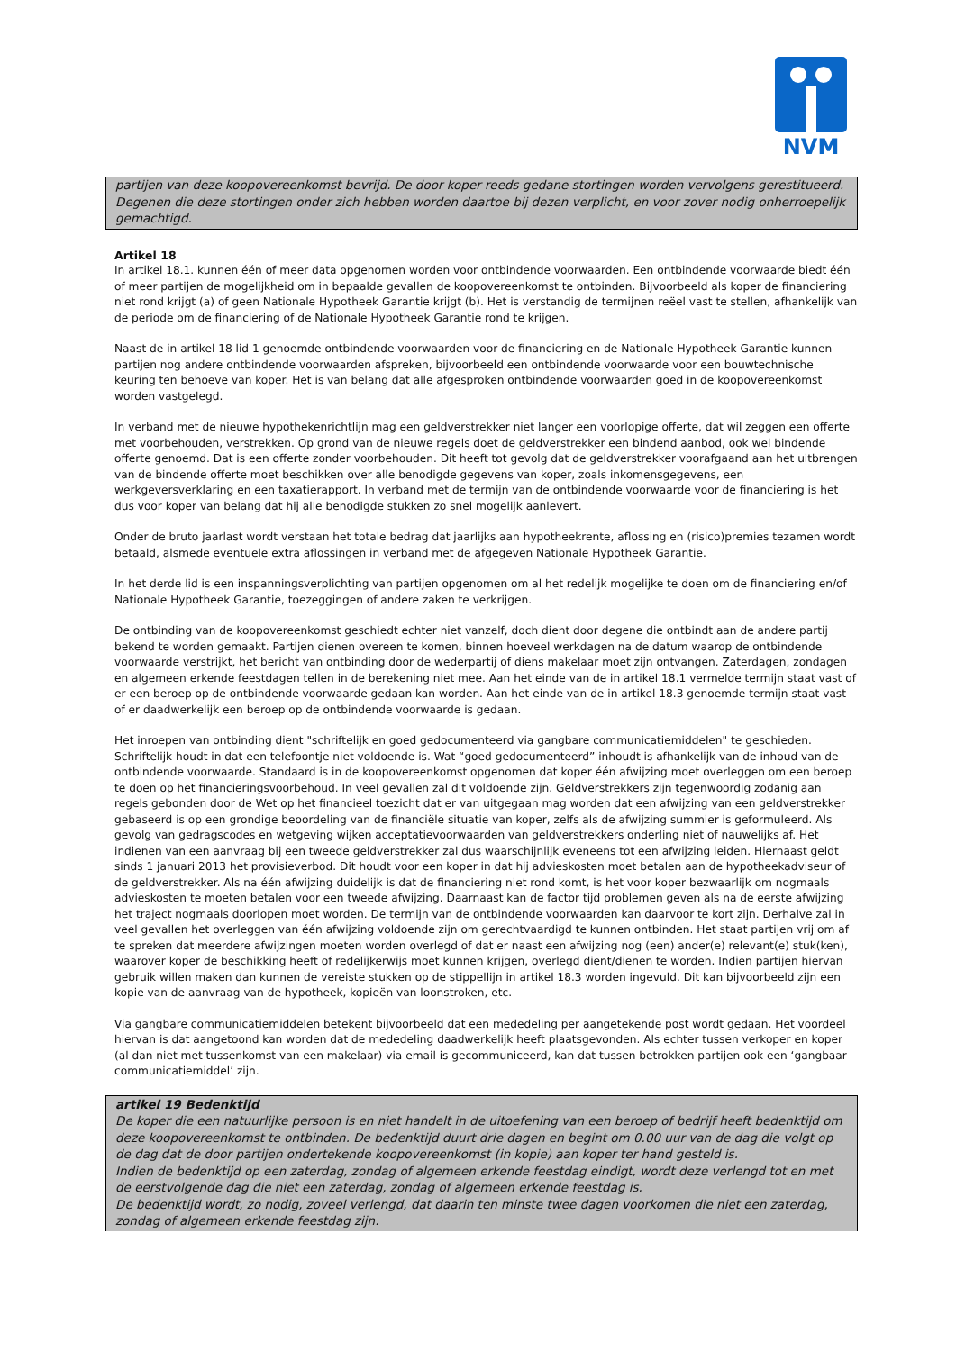NVM
partijen van deze koopovereenkomst bevrijd. De door koper reeds gedane stortingen worden vervolgens gerestitueerd. Degenen die deze stortingen onder zich hebben worden daartoe bij dezen verplicht, en voor zover nodig onherroepelijk gemachtigd.
Artikel 18
In artikel 18.1. kunnen één of meer data opgenomen worden voor ontbindende voorwaarden. Een ontbindende voorwaarde biedt één of meer partijen de mogelijkheid om in bepaalde gevallen de koopovereenkomst te ontbinden. Bijvoorbeeld als koper de financiering niet rond krijgt (a) of geen Nationale Hypotheek Garantie krijgt (b). Het is verstandig de termijnen reëel vast te stellen, afhankelijk van de periode om de financiering of de Nationale Hypotheek Garantie rond te krijgen.
Naast de in artikel 18 lid 1 genoemde ontbindende voorwaarden voor de financiering en de Nationale Hypotheek Garantie kunnen partijen nog andere ontbindende voorwaarden afspreken, bijvoorbeeld een ontbindende voorwaarde voor een bouwtechnische keuring ten behoeve van koper. Het is van belang dat alle afgesproken ontbindende voorwaarden goed in de koopovereenkomst worden vastgelegd.
In verband met de nieuwe hypothekenrichtlijn mag een geldverstrekker niet langer een voorlopige offerte, dat wil zeggen een offerte met voorbehouden, verstrekken. Op grond van de nieuwe regels doet de geldverstrekker een bindend aanbod, ook wel bindende offerte genoemd. Dat is een offerte zonder voorbehouden. Dit heeft tot gevolg dat de geldverstrekker voorafgaand aan het uitbrengen van de bindende offerte moet beschikken over alle benodigde gegevens van koper, zoals inkomensgegevens, een werkgeversverklaring en een taxatierapport. In verband met de termijn van de ontbindende voorwaarde voor de financiering is het dus voor koper van belang dat hij alle benodigde stukken zo snel mogelijk aanlevert.
Onder de bruto jaarlast wordt verstaan het totale bedrag dat jaarlijks aan hypotheekrente, aflossing en (risico)premies tezamen wordt betaald, alsmede eventuele extra aflossingen in verband met de afgegeven Nationale Hypotheek Garantie.
In het derde lid is een inspanningsverplichting van partijen opgenomen om al het redelijk mogelijke te doen om de financiering en/of Nationale Hypotheek Garantie, toezeggingen of andere zaken te verkrijgen.
De ontbinding van de koopovereenkomst geschiedt echter niet vanzelf, doch dient door degene die ontbindt aan de andere partij bekend te worden gemaakt. Partijen dienen overeen te komen, binnen hoeveel werkdagen na de datum waarop de ontbindende voorwaarde verstrijkt, het bericht van ontbinding door de wederpartij of diens makelaar moet zijn ontvangen. Zaterdagen, zondagen en algemeen erkende feestdagen tellen in de berekening niet mee. Aan het einde van de in artikel 18.1 vermelde termijn staat vast of er een beroep op de ontbindende voorwaarde gedaan kan worden. Aan het einde van de in artikel 18.3 genoemde termijn staat vast of er daadwerkelijk een beroep op de ontbindende voorwaarde is gedaan.
Het inroepen van ontbinding dient "schriftelijk en goed gedocumenteerd via gangbare communicatiemiddelen" te geschieden. Schriftelijk houdt in dat een telefoontje niet voldoende is. Wat “goed gedocumenteerd” inhoudt is afhankelijk van de inhoud van de ontbindende voorwaarde. Standaard is in de koopovereenkomst opgenomen dat koper één afwijzing moet overleggen om een beroep te doen op het financieringsvoorbehoud. In veel gevallen zal dit voldoende zijn. Geldverstrekkers zijn tegenwoordig zodanig aan regels gebonden door de Wet op het financieel toezicht dat er van uitgegaan mag worden dat een afwijzing van een geldverstrekker gebaseerd is op een grondige beoordeling van de financiële situatie van koper, zelfs als de afwijzing summier is geformuleerd. Als gevolg van gedragscodes en wetgeving wijken acceptatievoorwaarden van geldverstrekkers onderling niet of nauwelijks af. Het indienen van een aanvraag bij een tweede geldverstrekker zal dus waarschijnlijk eveneens tot een afwijzing leiden. Hiernaast geldt sinds 1 januari 2013 het provisieverbod. Dit houdt voor een koper in dat hij advieskosten moet betalen aan de hypotheekadviseur of de geldverstrekker. Als na één afwijzing duidelijk is dat de financiering niet rond komt, is het voor koper bezwaarlijk om nogmaals advieskosten te moeten betalen voor een tweede afwijzing. Daarnaast kan de factor tijd problemen geven als na de eerste afwijzing het traject nogmaals doorlopen moet worden. De termijn van de ontbindende voorwaarden kan daarvoor te kort zijn. Derhalve zal in veel gevallen het overleggen van één afwijzing voldoende zijn om gerechtvaardigd te kunnen ontbinden. Het staat partijen vrij om af te spreken dat meerdere afwijzingen moeten worden overlegd of dat er naast een afwijzing nog (een) ander(e) relevant(e) stuk(ken), waarover koper de beschikking heeft of redelijkerwijs moet kunnen krijgen, overlegd dient/dienen te worden. Indien partijen hiervan gebruik willen maken dan kunnen de vereiste stukken op de stippellijn in artikel 18.3 worden ingevuld. Dit kan bijvoorbeeld zijn een kopie van de aanvraag van de hypotheek, kopieën van loonstroken, etc.
Via gangbare communicatiemiddelen betekent bijvoorbeeld dat een mededeling per aangetekende post wordt gedaan. Het voordeel hiervan is dat aangetoond kan worden dat de mededeling daadwerkelijk heeft plaatsgevonden. Als echter tussen verkoper en koper (al dan niet met tussenkomst van een makelaar) via email is gecommuniceerd, kan dat tussen betrokken partijen ook een ‘gangbaar communicatiemiddel’ zijn.
artikel 19 Bedenktijd
De koper die een natuurlijke persoon is en niet handelt in de uitoefening van een beroep of bedrijf heeft bedenktijd om deze koopovereenkomst te ontbinden. De bedenktijd duurt drie dagen en begint om 0.00 uur van de dag die volgt op de dag dat de door partijen ondertekende koopovereenkomst (in kopie) aan koper ter hand gesteld is.
Indien de bedenktijd op een zaterdag, zondag of algemeen erkende feestdag eindigt, wordt deze verlengd tot en met de eerstvolgende dag die niet een zaterdag, zondag of algemeen erkende feestdag is.
De bedenktijd wordt, zo nodig, zoveel verlengd, dat daarin ten minste twee dagen voorkomen die niet een zaterdag, zondag of algemeen erkende feestdag zijn.